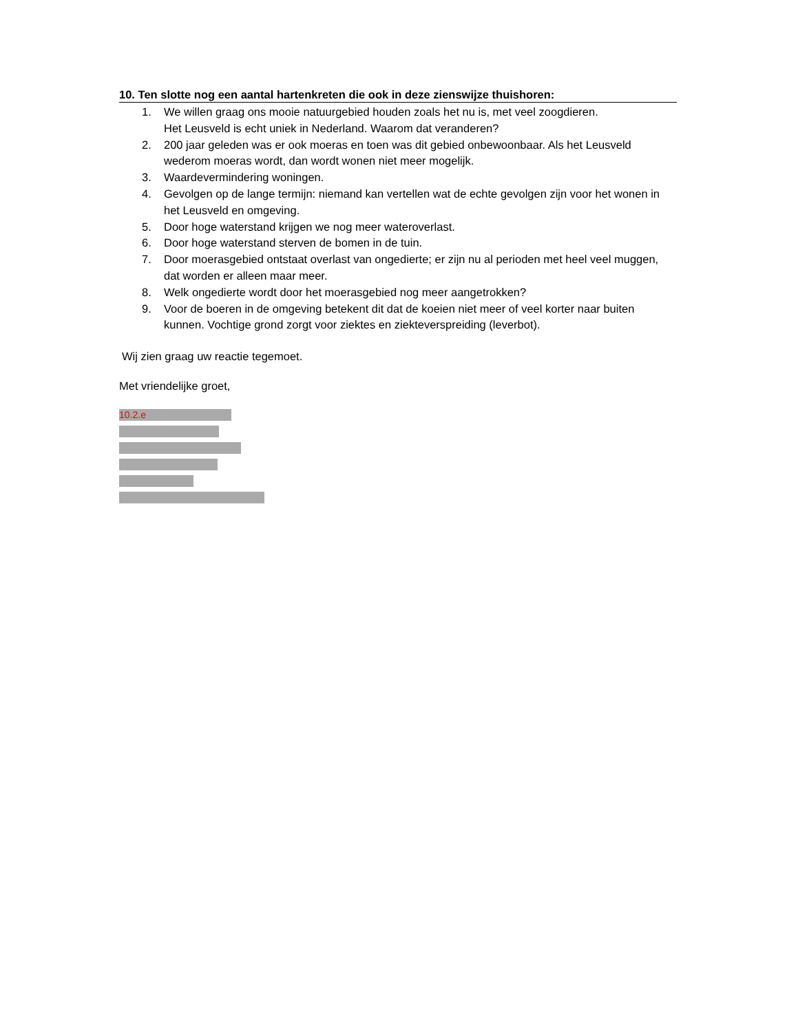10. Ten slotte nog een aantal hartenkreten die ook in deze zienswijze thuishoren:
1. We willen graag ons mooie natuurgebied houden zoals het nu is, met veel zoogdieren.
Het Leusveld is echt uniek in Nederland. Waarom dat veranderen?
2. 200 jaar geleden was er ook moeras en toen was dit gebied onbewoonbaar. Als het Leusveld wederom moeras wordt, dan wordt wonen niet meer mogelijk.
3. Waardevermindering woningen.
4. Gevolgen op de lange termijn: niemand kan vertellen wat de echte gevolgen zijn voor het wonen in het Leusveld en omgeving.
5. Door hoge waterstand krijgen we nog meer wateroverlast.
6. Door hoge waterstand sterven de bomen in de tuin.
7. Door moerasgebied ontstaat overlast van ongedierte; er zijn nu al perioden met heel veel muggen, dat worden er alleen maar meer.
8. Welk ongedierte wordt door het moerasgebied nog meer aangetrokken?
9. Voor de boeren in de omgeving betekent dit dat de koeien niet meer of veel korter naar buiten kunnen. Vochtige grond zorgt voor ziektes en ziekteverspreiding (leverbot).
Wij zien graag uw reactie tegemoet.
Met vriendelijke groet,
10.2.e